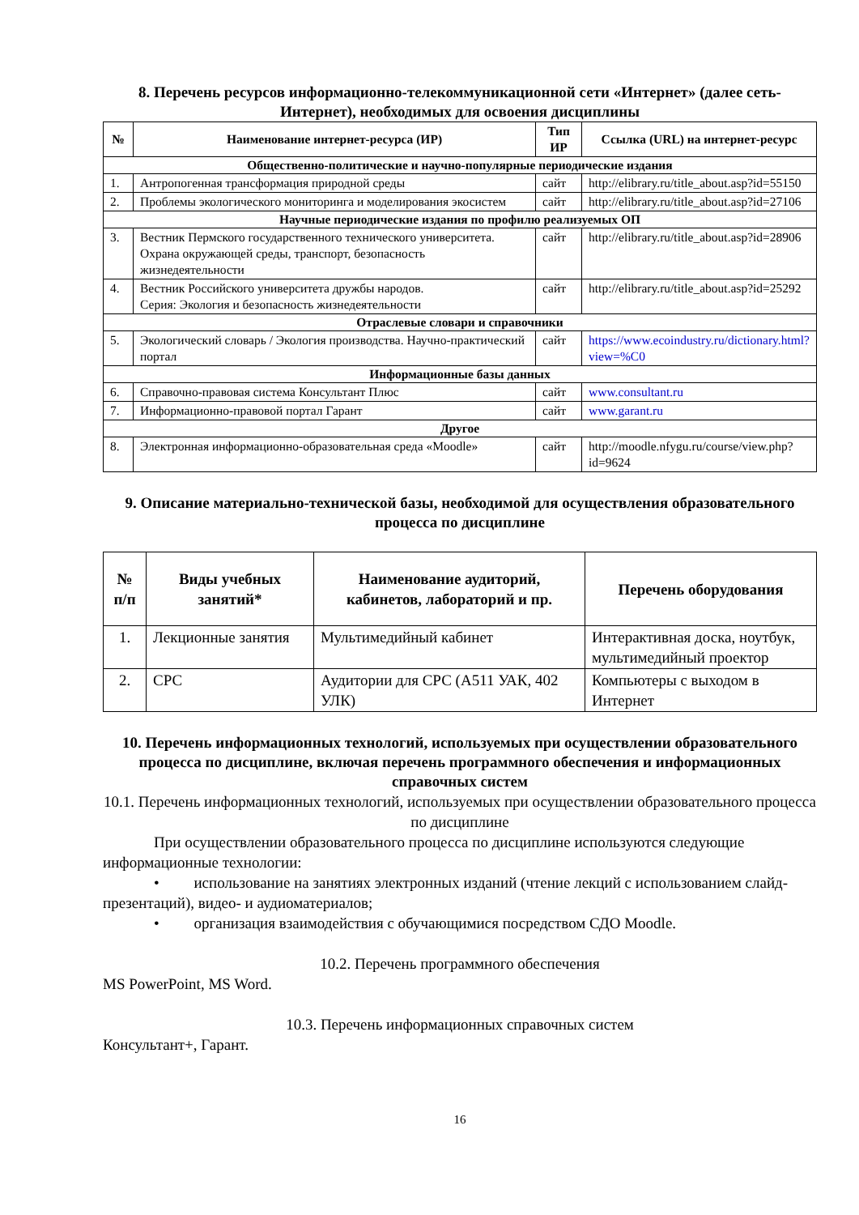8. Перечень ресурсов информационно-телекоммуникационной сети «Интернет» (далее сеть-Интернет), необходимых для освоения дисциплины
| № | Наименование интернет-ресурса (ИР) | Тип ИР | Ссылка (URL) на интернет-ресурс |
| --- | --- | --- | --- |
| Общественно-политические и научно-популярные периодические издания | | | |
| 1. | Антропогенная трансформация природной среды | сайт | http://elibrary.ru/title_about.asp?id=55150 |
| 2. | Проблемы экологического мониторинга и моделирования экосистем | сайт | http://elibrary.ru/title_about.asp?id=27106 |
| Научные периодические издания по профилю реализуемых ОП | | | |
| 3. | Вестник Пермского государственного технического университета. Охрана окружающей среды, транспорт, безопасность жизнедеятельности | сайт | http://elibrary.ru/title_about.asp?id=28906 |
| 4. | Вестник Российского университета дружбы народов. Серия: Экология и безопасность жизнедеятельности | сайт | http://elibrary.ru/title_about.asp?id=25292 |
| Отраслевые словари и справочники | | | |
| 5. | Экологический словарь / Экология производства. Научно-практический портал | сайт | https://www.ecoindustry.ru/dictionary.html?view=%C0 |
| Информационные базы данных | | | |
| 6. | Справочно-правовая система Консультант Плюс | сайт | www.consultant.ru |
| 7. | Информационно-правовой портал Гарант | сайт | www.garant.ru |
| Другое | | | |
| 8. | Электронная информационно-образовательная среда «Moodle» | сайт | http://moodle.nfygu.ru/course/view.php?id=9624 |
9. Описание материально-технической базы, необходимой для осуществления образовательного процесса по дисциплине
| № п/п | Виды учебных занятий* | Наименование аудиторий, кабинетов, лабораторий и пр. | Перечень оборудования |
| --- | --- | --- | --- |
| 1. | Лекционные занятия | Мультимедийный кабинет | Интерактивная доска, ноутбук, мультимедийный проектор |
| 2. | СРС | Аудитории для СРС (А511 УАК, 402 УЛК) | Компьютеры с выходом в Интернет |
10. Перечень информационных технологий, используемых при осуществлении образовательного процесса по дисциплине, включая перечень программного обеспечения и информационных справочных систем
10.1. Перечень информационных технологий, используемых при осуществлении образовательного процесса по дисциплине
При осуществлении образовательного процесса по дисциплине используются следующие информационные технологии:
• использование на занятиях электронных изданий (чтение лекций с использованием слайд-презентаций), видео- и аудиоматериалов;
• организация взаимодействия с обучающимися посредством СДО Moodle.
10.2. Перечень программного обеспечения
MS PowerPoint, MS Word.
10.3. Перечень информационных справочных систем
Консультант+, Гарант.
16